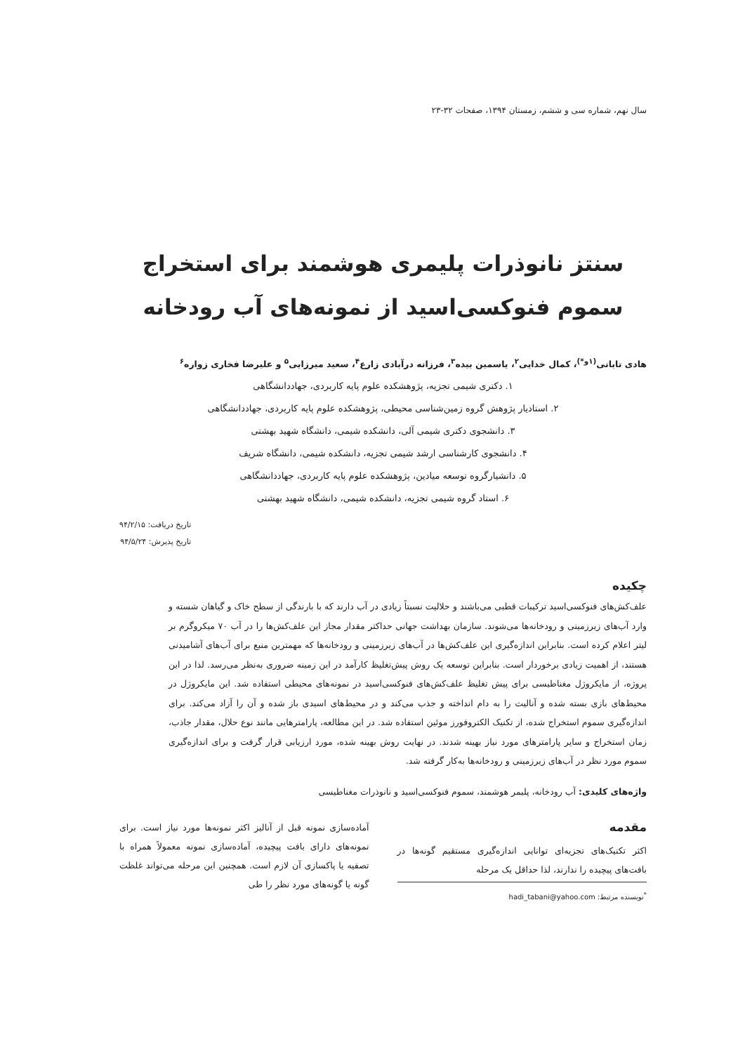سال نهم، شماره سی و ششم، زمستان ۱۳۹۴، صفحات ۳۲-۲۳
سنتز نانوذرات پلیمری هوشمند برای استخراج
سموم فنوکسی‌اسید از نمونه‌های آب رودخانه
هادی تابانی<sup>(۱و*)</sup>، کمال خدایی<sup>۲</sup>، یاسمین بیده<sup>۳</sup>، فرزانه درآبادی زارع<sup>۴</sup>، سعید میرزایی<sup>۵</sup> و علیرضا فخاری زواره<sup>۶</sup>
۱. دکتری شیمی تجزیه، پژوهشکده علوم پایه کاربردی، جهاددانشگاهی
۲. استادیار پژوهش گروه زمین‌شناسی محیطی، پژوهشکده علوم پایه کاربردی، جهاددانشگاهی
۳. دانشجوی دکتری شیمی آلی، دانشکده شیمی، دانشگاه شهید بهشتی
۴. دانشجوی کارشناسی ارشد شیمی تجزیه، دانشکده شیمی، دانشگاه شریف
۵. دانشیارگروه توسعه میادین، پژوهشکده علوم پایه کاربردی، جهاددانشگاهی
۶. استاد گروه شیمی تجزیه، دانشکده شیمی، دانشگاه شهید بهشتی
تاریخ دریافت: ۹۴/۲/۱۵
تاریخ پذیرش: ۹۴/۵/۲۴
چکیده
علف‌کش‌های فنوکسی‌اسید ترکیبات قطبی می‌باشند و حلالیت نسبتاً زیادی در آب دارند که با بارندگی از سطح خاک و گیاهان شسته و وارد آب‌های زیرزمینی و رودخانه‌ها می‌شوند. سازمان بهداشت جهانی حداکثر مقدار مجاز این علف‌کش‌ها را در آب ۷۰ میکروگرم بر لیتر اعلام کرده است. بنابراین اندازه‌گیری این علف‌کش‌ها در آب‌های زیرزمینی و رودخانه‌ها که مهمترین منبع برای آب‌های آشامیدنی هستند، از اهمیت زیادی برخوردار است. بنابراین توسعه یک روش پیش‌تغلیظ کارآمد در این زمینه ضروری به‌نظر می‌رسد. لذا در این پروژه، از مایکروژل مغناطیسی برای پیش تغلیظ علف‌کش‌های فنوکسی‌اسید در نمونه‌های محیطی استفاده شد. این مایکروژل در محیط‌های بازی بسته شده و آنالیت را به دام انداخته و جذب می‌کند و در محیط‌های اسیدی باز شده و آن را آزاد می‌کند. برای اندازه‌گیری سموم استخراج شده، از تکنیک الکتروفورز موئین استفاده شد. در این مطالعه، پارامترهایی مانند نوع حلال، مقدار جاذب، زمان استخراج و سایر پارامترهای مورد نیاز بهینه شدند. در نهایت روش بهینه شده، مورد ارزیابی قرار گرفت و برای اندازه‌گیری سموم مورد نظر در آب‌های زیرزمینی و رودخانه‌ها به‌کار گرفته شد.
واژه‌های کلیدی: آب رودخانه، پلیمر هوشمند، سموم فنوکسی‌اسید و نانوذرات مغناطیسی
مقدمه
اکثر تکنیک‌های تجزیه‌ای توانایی اندازه‌گیری مستقیم گونه‌ها در بافت‌های پیچیده را ندارند، لذا حداقل یک مرحله
<sup>*</sup> نویسنده مرتبط: hadi_tabani@yahoo.com
آماده‌سازی نمونه قبل از آنالیز اکثر نمونه‌ها مورد نیاز است. برای نمونه‌های دارای بافت پیچیده، آماده‌سازی نمونه معمولاً همراه با تصفیه یا پاکسازی آن لازم است. همچنین این مرحله می‌تواند غلظت گونه یا گونه‌های مورد نظر را طی